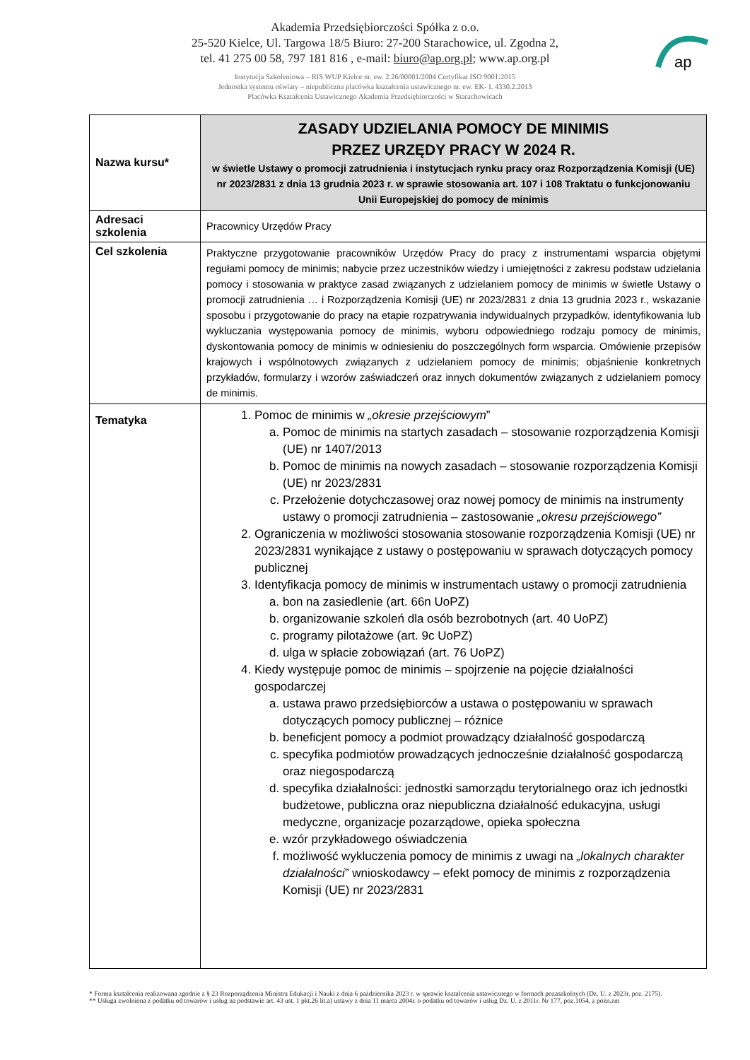Akademia Przedsiębiorczości Spółka z o.o.
25-520 Kielce, Ul. Targowa 18/5 Biuro: 27-200 Starachowice, ul. Zgodna 2,
tel. 41 275 00 58, 797 181 816 , e-mail: biuro@ap.org.pl; www.ap.org.pl
Instytucja Szkoleniowa – RIS WUP Kielce nr. ew. 2.26/00001/2004 Certyfikat ISO 9001:2015
Jednostka systemu oświaty – niepubliczna placówka kształcenia ustawicznego nr. ew. EK- I. 4330.2.2013
Placówka Kształcenia Ustawicznego Akademia Przedsiębiorczości w Starachowicach
ap
| Nazwa kursu* | ZASADY UDZIELANIA POMOCY DE MINIMIS PRZEZ URZĘDY PRACY W 2024 R. w świetle Ustawy o promocji zatrudnienia i instytucjach rynku pracy oraz Rozporządzenia Komisji (UE) nr 2023/2831 z dnia 13 grudnia 2023 r. w sprawie stosowania art. 107 i 108 Traktatu o funkcjonowaniu Unii Europejskiej do pomocy de minimis |
| Adresaci szkolenia | Pracownicy Urzędów Pracy |
| Cel szkolenia | Praktyczne przygotowanie pracowników Urzędów Pracy do pracy z instrumentami wsparcia objętymi regułami pomocy de minimis; nabycie przez uczestników wiedzy i umiejętności z zakresu podstaw udzielania pomocy i stosowania w praktyce zasad związanych z udzielaniem pomocy de minimis w świetle Ustawy o promocji zatrudnienia … i Rozporządzenia Komisji (UE) nr 2023/2831 z dnia 13 grudnia 2023 r., wskazanie sposobu i przygotowanie do pracy na etapie rozpatrywania indywidualnych przypadków, identyfikowania lub wykluczania występowania pomocy de minimis, wyboru odpowiedniego rodzaju pomocy de minimis, dyskontowania pomocy de minimis w odniesieniu do poszczególnych form wsparcia. Omówienie przepisów krajowych i wspólnotowych związanych z udzielaniem pomocy de minimis; objaśnienie konkretnych przykładów, formularzy i wzorów zaświadczeń oraz innych dokumentów związanych z udzielaniem pomocy de minimis. |
| Tematyka | 1. Pomoc de minimis w „okresie przejściowym ” a. Pomoc de minimis na startych zasadach – stosowanie rozporządzenia Komisji (UE) nr 1407/2013 b. Pomoc de minimis na nowych zasadach – stosowanie rozporządzenia Komisji (UE) nr 2023/2831 c. Przełożenie dotychczasowej oraz nowej pomocy de minimis na instrumenty ustawy o promocji zatrudnienia – zastosowanie „okresu przejściowego” 2. Ograniczenia w możliwości stosowania stosowanie rozporządzenia Komisji (UE) nr 2023/2831 wynikające z ustawy o postępowaniu w sprawach dotyczących pomocy publicznej 3. Identyfikacja pomocy de minimis w instrumentach ustawy o promocji zatrudnienia a. bon na zasiedlenie (art. 66n UoPZ) b. organizowanie szkoleń dla osób bezrobotnych (art. 40 UoPZ) c. programy pilotażowe (art. 9c UoPZ) d. ulga w spłacie zobowiązań (art. 76 UoPZ) 4. Kiedy występuje pomoc de minimis – spojrzenie na pojęcie działalności gospodarczej a. ustawa prawo przedsiębiorców a ustawa o postępowaniu w sprawach dotyczących pomocy publicznej – różnice b. beneficjent pomocy a podmiot prowadzący działalność gospodarczą c. specyfika podmiotów prowadzących jednocześnie działalność gospodarczą oraz niegospodarczą d. specyfika działalności: jednostki samorządu terytorialnego oraz ich jednostki budżetowe, publiczna oraz niepubliczna działalność edukacyjna, usługi medyczne, organizacje pozarządowe, opieka społeczna e. wzór przykładowego oświadczenia f. możliwość wykluczenia pomocy de minimis z uwagi na „lokalnych charakter działalności ” wnioskodawcy – efekt pomocy de minimis z rozporządzenia Komisji (UE) nr 2023/2831 |
* Forma kształcenia realizowana zgodnie z § 23 Rozporządzenia Ministra Edukacji i Nauki z dnia 6 października 2023 r. w sprawie kształcenia ustawicznego w formach pozaszkolnych (Dz. U. z 2023r. poz. 2175).
** Usługa zwolniona z podatku od towarów i usług na podstawie art. 43 ust. 1 pkt.26 lit.a) ustawy z dnia 11 marca 2004r. o podatku od towarów i usług Dz. U. z 2011r. Nr 177, poz.1054, z późn.zm